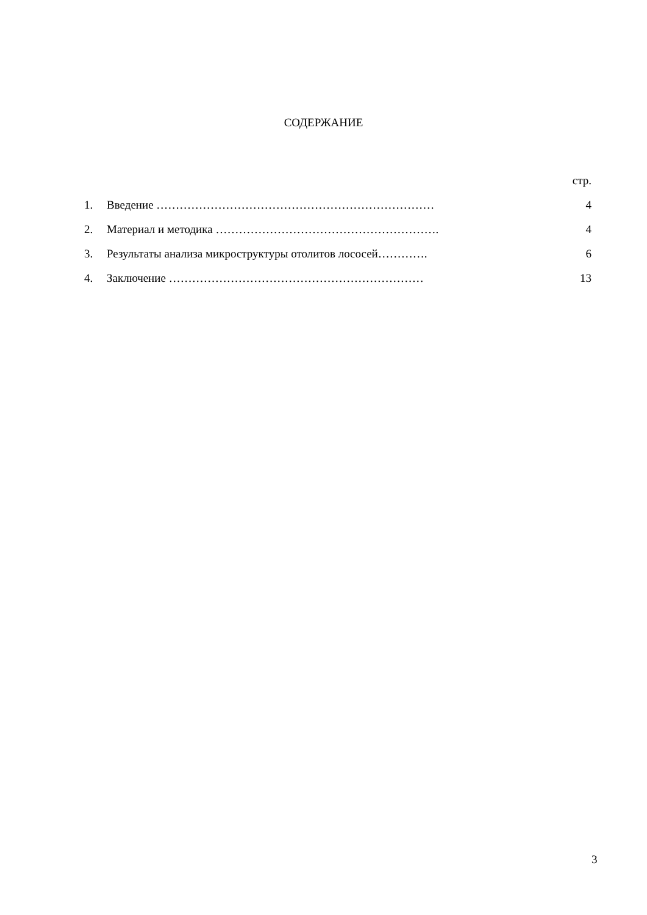СОДЕРЖАНИЕ
стр.
1. Введение ……………………………………………………………… 4
2. Материал и методика …………………………………………………. 4
3. Результаты анализа микроструктуры отолитов лососей…………. 6
4. Заключение ………………………………………………………… 13
3